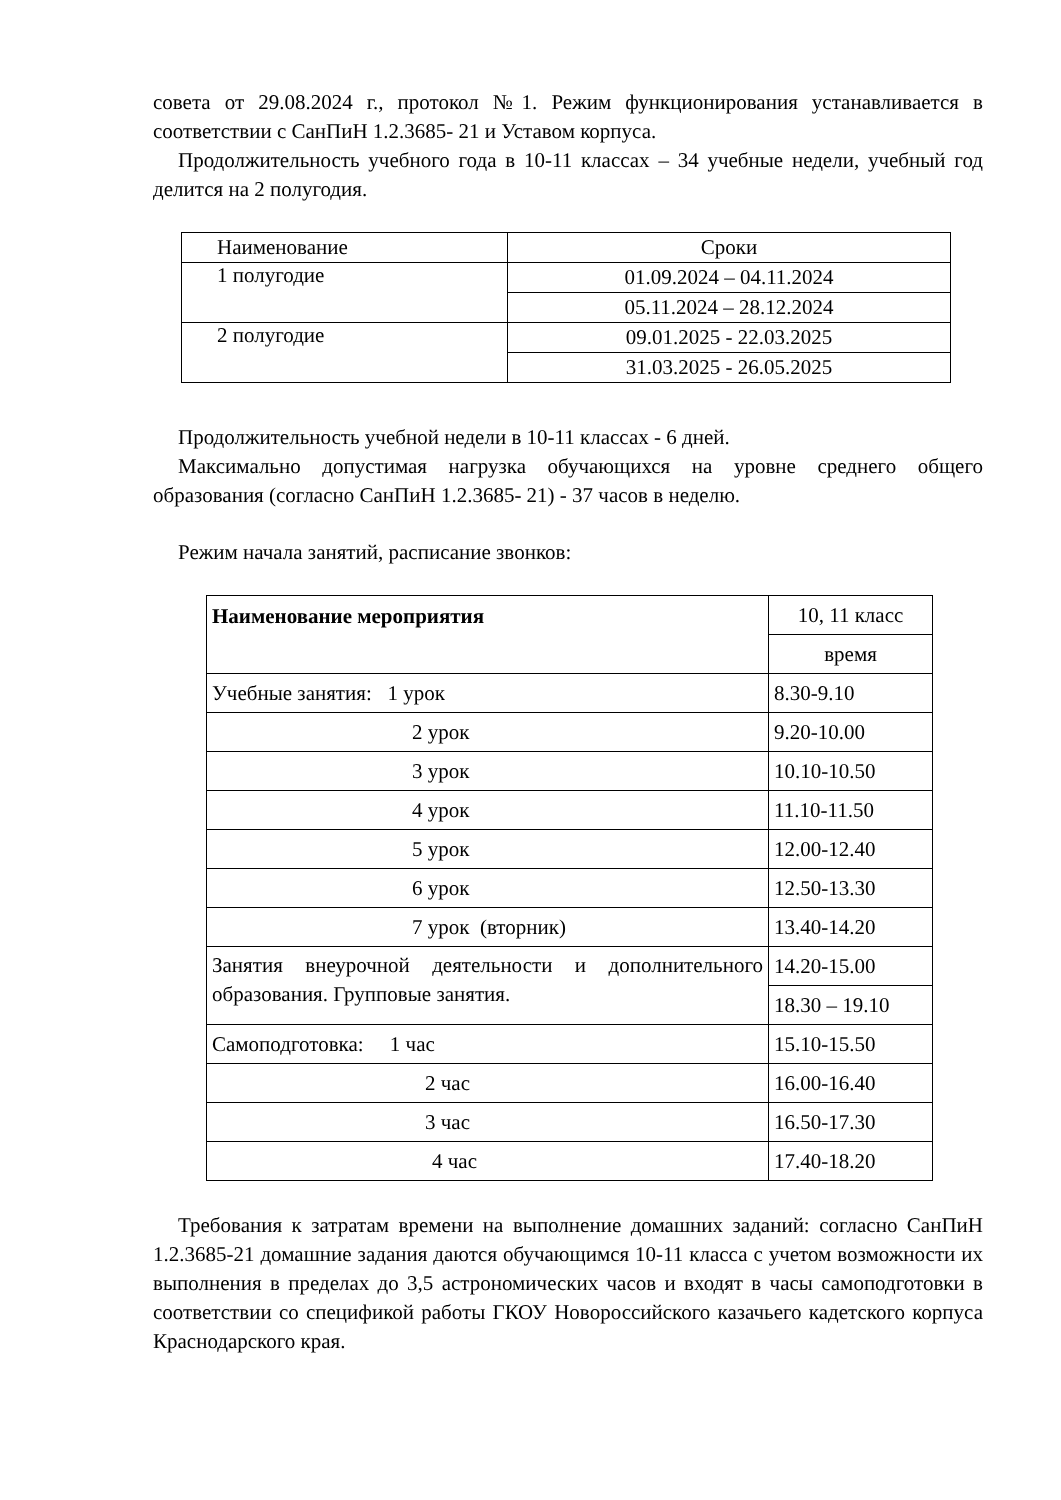совета от 29.08.2024 г., протокол №1. Режим функционирования устанавливается в соответствии с СанПиН 1.2.3685- 21 и Уставом корпуса.
Продолжительность учебного года в 10-11 классах – 34 учебные недели, учебный год делится на 2 полугодия.
| Наименование | Сроки |
| 1 полугодие | 01.09.2024 – 04.11.2024 |
| | 05.11.2024 – 28.12.2024 |
| 2 полугодие | 09.01.2025 - 22.03.2025 |
| | 31.03.2025 - 26.05.2025 |
Продолжительность учебной недели в 10-11 классах - 6 дней.
Максимально допустимая нагрузка обучающихся на уровне среднего общего образования (согласно СанПиН 1.2.3685- 21) - 37 часов в неделю.
Режим начала занятий, расписание звонков:
| Наименование мероприятия | 10, 11 класс |
| | время |
| Учебные занятия: 1 урок | 8.30-9.10 |
| 2 урок | 9.20-10.00 |
| 3 урок | 10.10-10.50 |
| 4 урок | 11.10-11.50 |
| 5 урок | 12.00-12.40 |
| 6 урок | 12.50-13.30 |
| 7 урок (вторник) | 13.40-14.20 |
| Занятия внеурочной деятельности и дополнительного образования. Групповые занятия. | 14.20-15.00 |
| | 18.30 – 19.10 |
| Самоподготовка: 1 час | 15.10-15.50 |
| 2 час | 16.00-16.40 |
| 3 час | 16.50-17.30 |
| 4 час | 17.40-18.20 |
Требования к затратам времени на выполнение домашних заданий: согласно СанПиН 1.2.3685-21 домашние задания даются обучающимся 10-11 класса с учетом возможности их выполнения в пределах до 3,5 астрономических часов и входят в часы самоподготовки в соответствии со спецификой работы ГКОУ Новороссийского казачьего кадетского корпуса Краснодарского края.